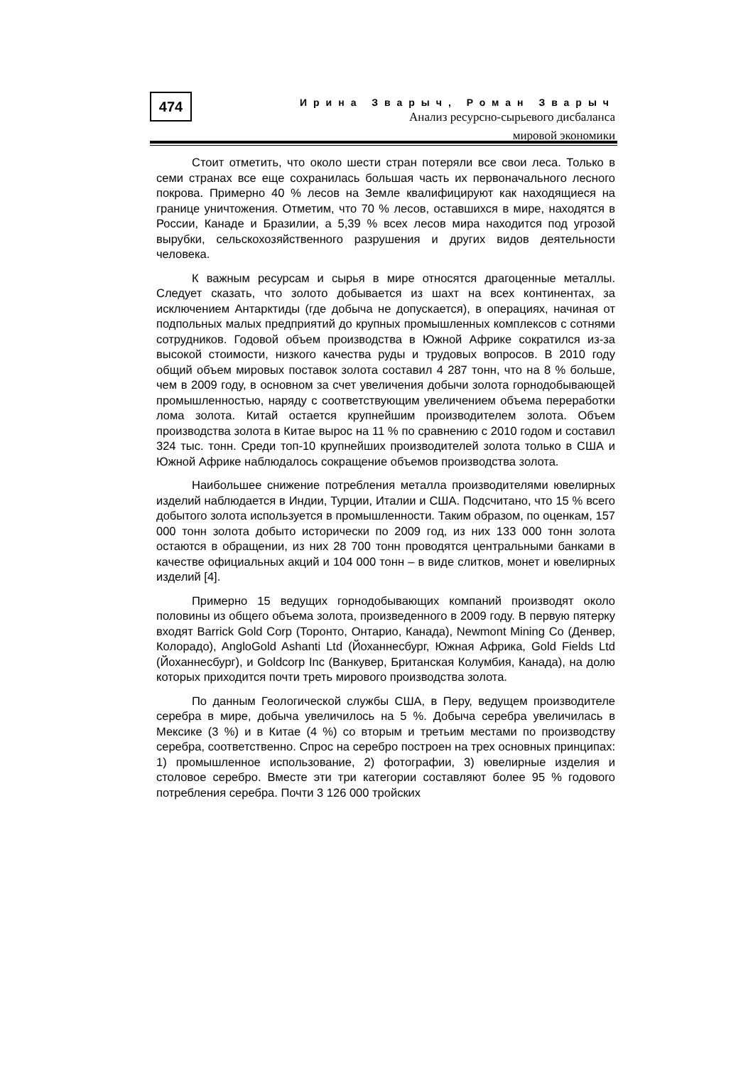474
Ирина Зварыч, Роман Зварыч
Анализ ресурсно-сырьевого дисбаланса
мировой экономики
Стоит отметить, что около шести стран потеряли все свои леса. Только в семи странах все еще сохранилась большая часть их первоначального лесного покрова. Примерно 40 % лесов на Земле квалифицируют как находящиеся на границе уничтожения. Отметим, что 70 % лесов, оставшихся в мире, находятся в России, Канаде и Бразилии, а 5,39 % всех лесов мира находится под угрозой вырубки, сельскохозяйственного разрушения и других видов деятельности человека.
К важным ресурсам и сырья в мире относятся драгоценные металлы. Следует сказать, что золото добывается из шахт на всех континентах, за исключением Антарктиды (где добыча не допускается), в операциях, начиная от подпольных малых предприятий до крупных промышленных комплексов с сотнями сотрудников. Годовой объем производства в Южной Африке сократился из-за высокой стоимости, низкого качества руды и трудовых вопросов. В 2010 году общий объем мировых поставок золота составил 4 287 тонн, что на 8 % больше, чем в 2009 году, в основном за счет увеличения добычи золота горнодобывающей промышленностью, наряду с соответствующим увеличением объема переработки лома золота. Китай остается крупнейшим производителем золота. Объем производства золота в Китае вырос на 11 % по сравнению с 2010 годом и составил 324 тыс. тонн. Среди топ-10 крупнейших производителей золота только в США и Южной Африке наблюдалось сокращение объемов производства золота.
Наибольшее снижение потребления металла производителями ювелирных изделий наблюдается в Индии, Турции, Италии и США. Подсчитано, что 15 % всего добытого золота используется в промышленности. Таким образом, по оценкам, 157 000 тонн золота добыто исторически по 2009 год, из них 133 000 тонн золота остаются в обращении, из них 28 700 тонн проводятся центральными банками в качестве официальных акций и 104 000 тонн – в виде слитков, монет и ювелирных изделий [4].
Примерно 15 ведущих горнодобывающих компаний производят около половины из общего объема золота, произведенного в 2009 году. В первую пятерку входят Barrick Gold Corp (Торонто, Онтарио, Канада), Newmont Mining Co (Денвер, Колорадо), AngloGold Ashanti Ltd (Йоханнесбург, Южная Африка, Gold Fields Ltd (Йоханнесбург), и Goldcorp Inc (Ванкувер, Британская Колумбия, Канада), на долю которых приходится почти треть мирового производства золота.
По данным Геологической службы США, в Перу, ведущем производителе серебра в мире, добыча увеличилось на 5 %. Добыча серебра увеличилась в Мексике (3 %) и в Китае (4 %) со вторым и третьим местами по производству серебра, соответственно. Спрос на серебро построен на трех основных принципах: 1) промышленное использование, 2) фотографии, 3) ювелирные изделия и столовое серебро. Вместе эти три категории составляют более 95 % годового потребления серебра. Почти 3 126 000 тройских